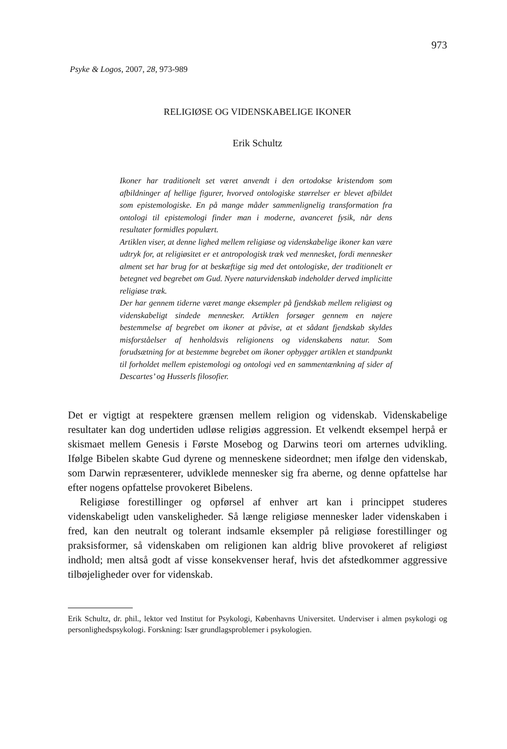973
Psyke & Logos, 2007, 28, 973-989
RELIGIØSE OG VIDENSKABELIGE IKONER
Erik Schultz
Ikoner har traditionelt set været anvendt i den ortodokse kristendom som afbildninger af hellige figurer, hvorved ontologiske størrelser er blevet afbildet som epistemologiske. En på mange måder sammenlignelig transformation fra ontologi til epistemologi finder man i moderne, avanceret fysik, når dens resultater formidles populært.
Artiklen viser, at denne lighed mellem religiøse og videnskabelige ikoner kan være udtryk for, at religiøsitet er et antropologisk træk ved mennesket, fordi mennesker alment set har brug for at beskæftige sig med det ontologiske, der traditionelt er betegnet ved begrebet om Gud. Nyere naturvidenskab indeholder derved implicitte religiøse træk.
Der har gennem tiderne været mange eksempler på fjendskab mellem religiøst og videnskabeligt sindede mennesker. Artiklen forsøger gennem en nøjere bestemmelse af begrebet om ikoner at påvise, at et sådant fjendskab skyldes misforståelser af henholdsvis religionens og videnskabens natur. Som forudsætning for at bestemme begrebet om ikoner opbygger artiklen et standpunkt til forholdet mellem epistemologi og ontologi ved en sammentænkning af sider af Descartes’ og Husserls filosofier.
Det er vigtigt at respektere grænsen mellem religion og videnskab. Videnskabelige resultater kan dog undertiden udløse religiøs aggression. Et velkendt eksempel herpå er skismaet mellem Genesis i Første Mosebog og Darwins teori om arternes udvikling. Ifølge Bibelen skabte Gud dyrene og menneskene sideordnet; men ifølge den videnskab, som Darwin repræsenterer, udviklede mennesker sig fra aberne, og denne opfattelse har efter nogens opfattelse provokeret Bibelens.
Religiøse forestillinger og opførsel af enhver art kan i princippet studeres videnskabeligt uden vanskeligheder. Så længe religiøse mennesker lader videnskaben i fred, kan den neutralt og tolerant indsamle eksempler på religiøse forestillinger og praksisformer, så videnskaben om religionen kan aldrig blive provokeret af religiøst indhold; men altså godt af visse konsekvenser heraf, hvis det afstedkommer aggressive tilbøjeligheder over for videnskab.
Erik Schultz, dr. phil., lektor ved Institut for Psykologi, Københavns Universitet. Underviser i almen psykologi og personlighedspsykologi. Forskning: Især grundlagsproblemer i psykologien.